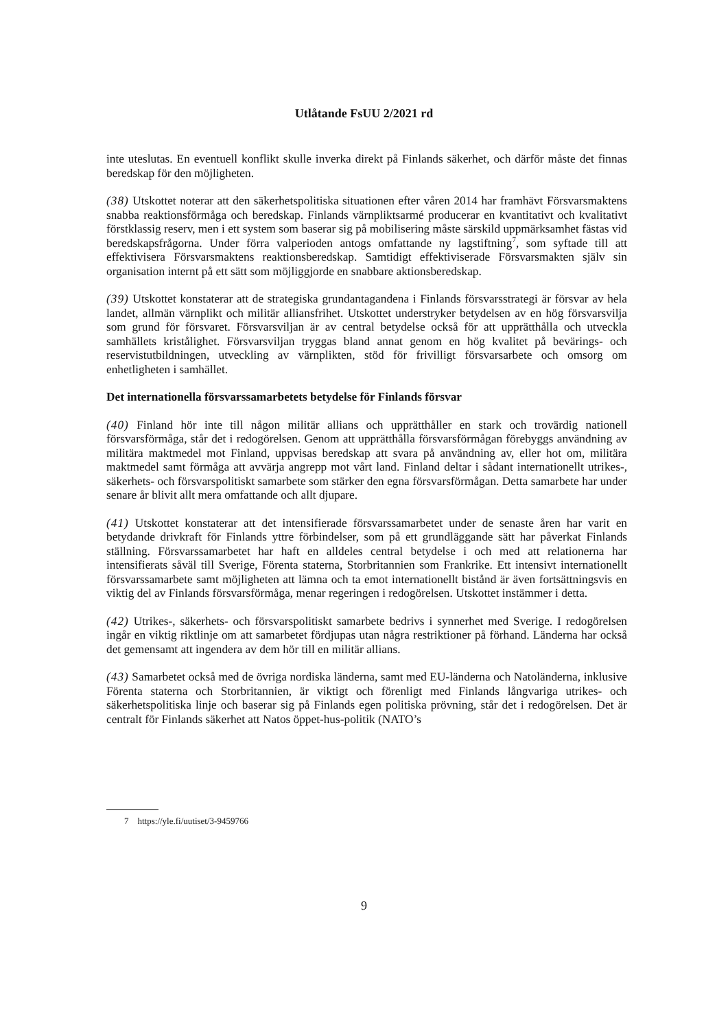Utlåtande FsUU 2/2021 rd
inte uteslutas. En eventuell konflikt skulle inverka direkt på Finlands säkerhet, och därför måste det finnas beredskap för den möjligheten.
(38) Utskottet noterar att den säkerhetspolitiska situationen efter våren 2014 har framhävt Försvarsmaktens snabba reaktionsförmåga och beredskap. Finlands värnpliktsarmé producerar en kvantitativt och kvalitativt förstklassig reserv, men i ett system som baserar sig på mobilisering måste särskild uppmärksamhet fästas vid beredskapsfrågorna. Under förra valperioden antogs omfattande ny lagstiftning<sup>7</sup>, som syftade till att effektivisera Försvarsmaktens reaktionsberedskap. Samtidigt effektiviserade Försvarsmakten själv sin organisation internt på ett sätt som möjliggjorde en snabbare aktionsberedskap.
(39) Utskottet konstaterar att de strategiska grundantagandena i Finlands försvarsstrategi är försvar av hela landet, allmän värnplikt och militär alliansfrihet. Utskottet understryker betydelsen av en hög försvarsvilja som grund för försvaret. Försvarsviljan är av central betydelse också för att upprätthålla och utveckla samhällets kristålighet. Försvarsviljan tryggas bland annat genom en hög kvalitet på bevärings- och reservistutbildningen, utveckling av värnplikten, stöd för frivilligt försvarsarbete och omsorg om enhetligheten i samhället.
Det internationella försvarssamarbetets betydelse för Finlands försvar
(40) Finland hör inte till någon militär allians och upprätthåller en stark och trovärdig nationell försvarsförmåga, står det i redogörelsen. Genom att upprätthålla försvarsförmågan förebyggs användning av militära maktmedel mot Finland, uppvisas beredskap att svara på användning av, eller hot om, militära maktmedel samt förmåga att avvärja angrepp mot vårt land. Finland deltar i sådant internationellt utrikes-, säkerhets- och försvarspolitiskt samarbete som stärker den egna försvarsförmågan. Detta samarbete har under senare år blivit allt mera omfattande och allt djupare.
(41) Utskottet konstaterar att det intensifierade försvarssamarbetet under de senaste åren har varit en betydande drivkraft för Finlands yttre förbindelser, som på ett grundläggande sätt har påverkat Finlands ställning. Försvarssamarbetet har haft en alldeles central betydelse i och med att relationerna har intensifierats såväl till Sverige, Förenta staterna, Storbritannien som Frankrike. Ett intensivt internationellt försvarssamarbete samt möjligheten att lämna och ta emot internationellt bistånd är även fortsättningsvis en viktig del av Finlands försvarsförmåga, menar regeringen i redogörelsen. Utskottet instämmer i detta.
(42) Utrikes-, säkerhets- och försvarspolitiskt samarbete bedrivs i synnerhet med Sverige. I redogörelsen ingår en viktig riktlinje om att samarbetet fördjupas utan några restriktioner på förhand. Länderna har också det gemensamt att ingendera av dem hör till en militär allians.
(43) Samarbetet också med de övriga nordiska länderna, samt med EU-länderna och Natoländerna, inklusive Förenta staterna och Storbritannien, är viktigt och förenligt med Finlands långvariga utrikes- och säkerhetspolitiska linje och baserar sig på Finlands egen politiska prövning, står det i redogörelsen. Det är centralt för Finlands säkerhet att Natos öppet-hus-politik (NATO’s
7 https://yle.fi/uutiset/3-9459766
9